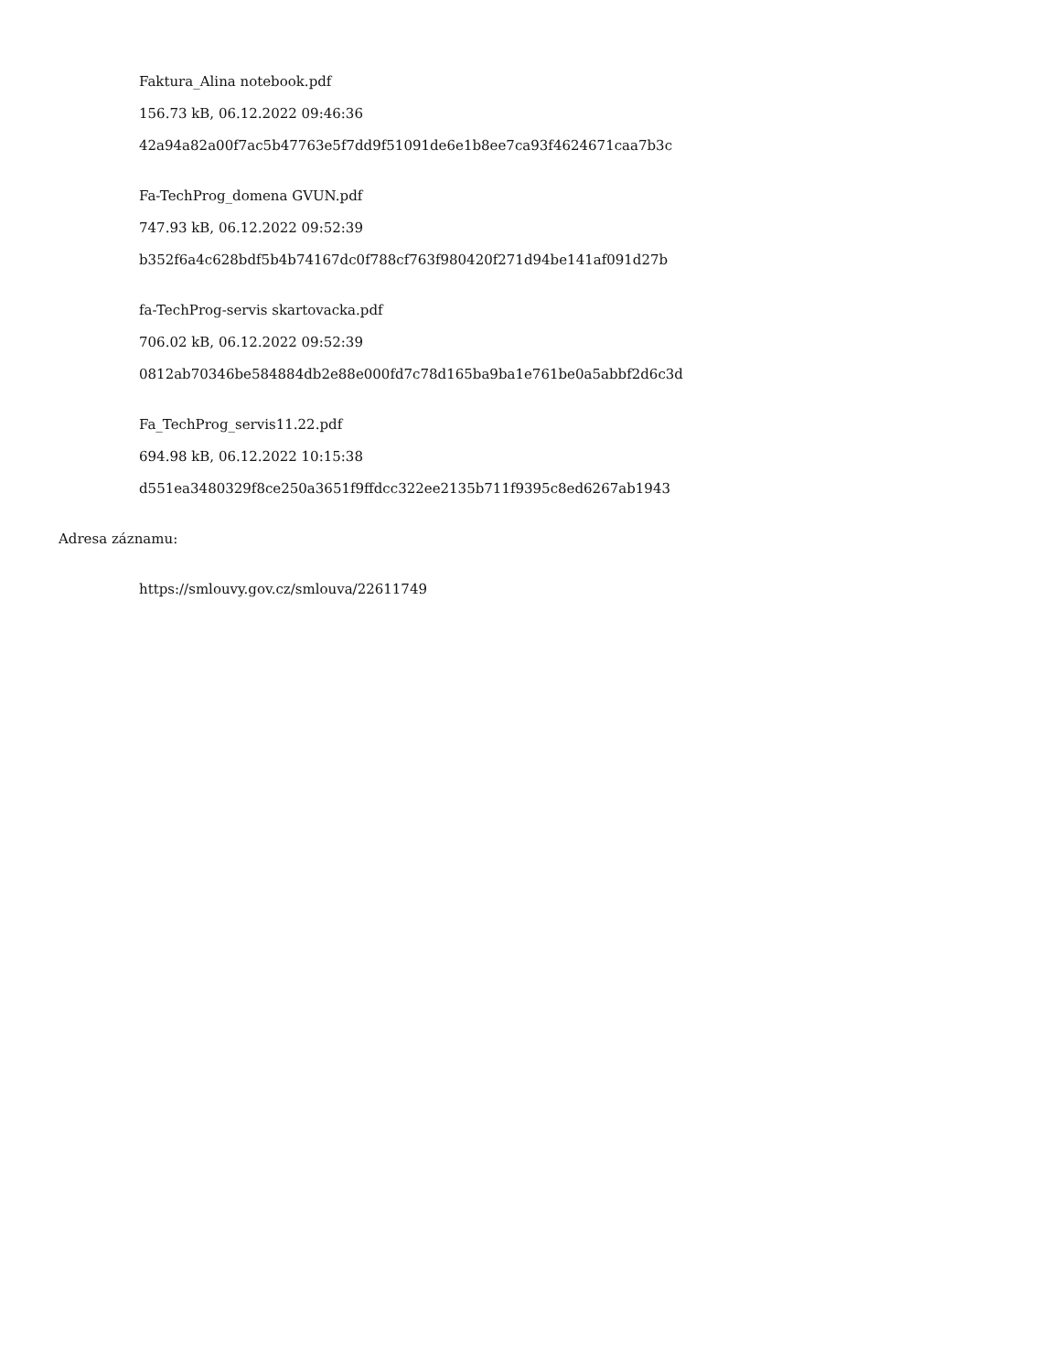Faktura_Alina notebook.pdf
156.73 kB, 06.12.2022 09:46:36
42a94a82a00f7ac5b47763e5f7dd9f51091de6e1b8ee7ca93f4624671caa7b3c
Fa-TechProg_domena GVUN.pdf
747.93 kB, 06.12.2022 09:52:39
b352f6a4c628bdf5b4b74167dc0f788cf763f980420f271d94be141af091d27b
fa-TechProg-servis skartovacka.pdf
706.02 kB, 06.12.2022 09:52:39
0812ab70346be584884db2e88e000fd7c78d165ba9ba1e761be0a5abbf2d6c3d
Fa_TechProg_servis11.22.pdf
694.98 kB, 06.12.2022 10:15:38
d551ea3480329f8ce250a3651f9ffdcc322ee2135b711f9395c8ed6267ab1943
Adresa záznamu:
https://smlouvy.gov.cz/smlouva/22611749